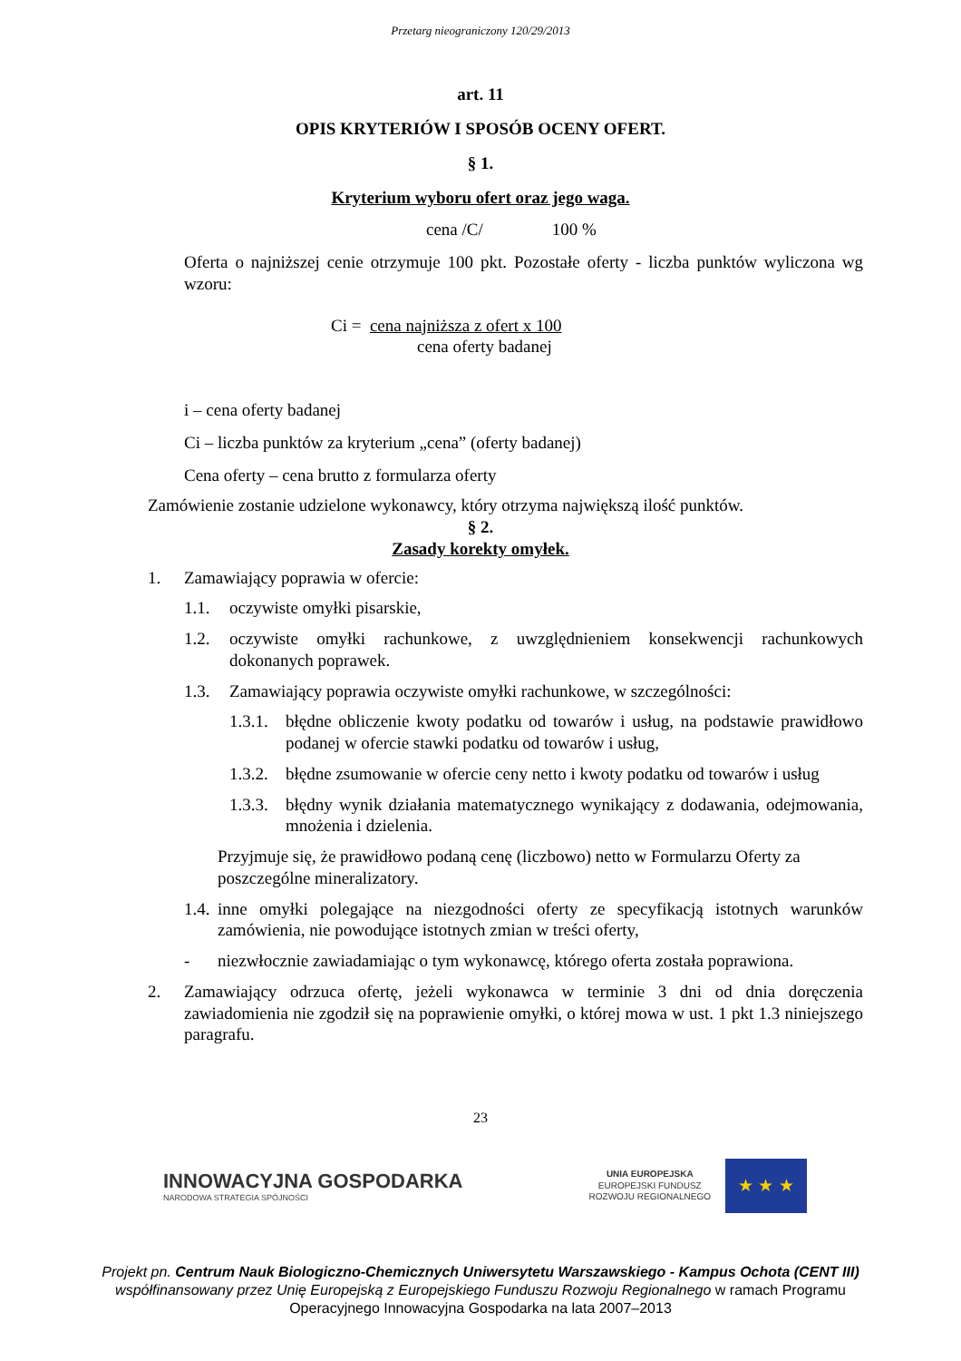Przetarg nieograniczony 120/29/2013
art. 11
OPIS KRYTERIÓW I SPOSÓB OCENY OFERT.
§ 1.
Kryterium wyboru ofert oraz jego waga.
cena /C/ 100 %
Oferta o najniższej cenie otrzymuje 100 pkt. Pozostałe oferty - liczba punktów wyliczona wg wzoru:
Ci = cena najniższa z ofert x 100
cena oferty badanej
i – cena oferty badanej
Ci – liczba punktów za kryterium „cena” (oferty badanej)
Cena oferty – cena brutto z formularza oferty
Zamówienie zostanie udzielone wykonawcy, który otrzyma największą ilość punktów.
§ 2.
Zasady korekty omyłek.
1. Zamawiający poprawia w ofercie:
1.1. oczywiste omyłki pisarskie,
1.2. oczywiste omyłki rachunkowe, z uwzględnieniem konsekwencji rachunkowych dokonanych poprawek.
1.3. Zamawiający poprawia oczywiste omyłki rachunkowe, w szczególności:
1.3.1. błędne obliczenie kwoty podatku od towarów i usług, na podstawie prawidłowo podanej w ofercie stawki podatku od towarów i usług,
1.3.2. błędne zsumowanie w ofercie ceny netto i kwoty podatku od towarów i usług
1.3.3. błędny wynik działania matematycznego wynikający z dodawania, odejmowania, mnożenia i dzielenia.
Przyjmuje się, że prawidłowo podaną cenę (liczbowo) netto w Formularzu Oferty za poszczególne mineralizatory.
1.4. inne omyłki polegające na niezgodności oferty ze specyfikacją istotnych warunków zamówienia, nie powodujące istotnych zmian w treści oferty,
- niezwłocznie zawiadamiając o tym wykonawcę, którego oferta została poprawiona.
2. Zamawiający odrzuca ofertę, jeżeli wykonawca w terminie 3 dni od dnia doręczenia zawiadomienia nie zgodził się na poprawienie omyłki, o której mowa w ust. 1 pkt 1.3 niniejszego paragrafu.
23
INNOWACYJNA GOSPODARKA
NARODOWA STRATEGIA SPÓJNOŚCI
UNIA EUROPEJSKA
EUROPEJSKI FUNDUSZ
ROZWOJU REGIONALNEGO
★ ★ ★
Projekt pn. Centrum Nauk Biologiczno-Chemicznych Uniwersytetu Warszawskiego - Kampus Ochota (CENT III) współfinansowany przez Unię Europejską z Europejskiego Funduszu Rozwoju Regionalnego w ramach Programu Operacyjnego Innowacyjna Gospodarka na lata 2007–2013